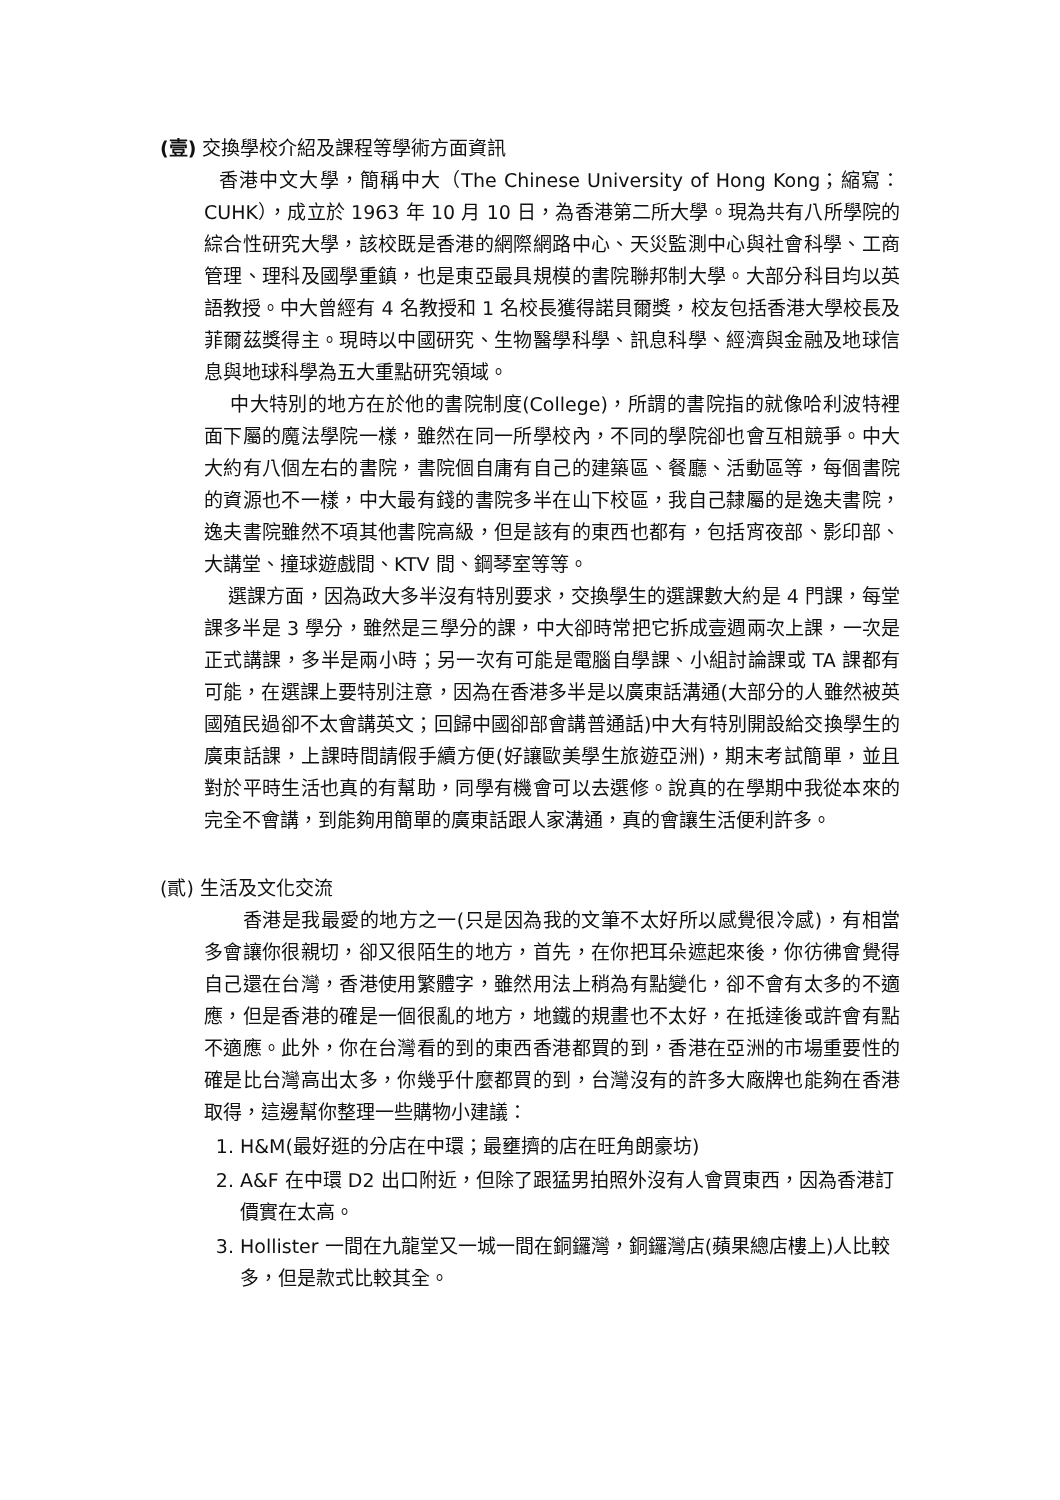(壹) 交換學校介紹及課程等學術方面資訊
香港中文大學，簡稱中大（The Chinese University of Hong Kong；縮寫：CUHK），成立於 1963 年 10 月 10 日，為香港第二所大學。現為共有八所學院的綜合性研究大學，該校既是香港的網際網路中心、天災監測中心與社會科學、工商管理、理科及國學重鎮，也是東亞最具規模的書院聯邦制大學。大部分科目均以英語教授。中大曾經有 4 名教授和 1 名校長獲得諾貝爾獎，校友包括香港大學校長及菲爾茲獎得主。現時以中國研究、生物醫學科學、訊息科學、經濟與金融及地球信息與地球科學為五大重點研究領域。
中大特別的地方在於他的書院制度(College)，所謂的書院指的就像哈利波特裡面下屬的魔法學院一樣，雖然在同一所學校內，不同的學院卻也會互相競爭。中大大約有八個左右的書院，書院個自庸有自己的建築區、餐廳、活動區等，每個書院的資源也不一樣，中大最有錢的書院多半在山下校區，我自己隸屬的是逸夫書院，逸夫書院雖然不項其他書院高級，但是該有的東西也都有，包括宵夜部、影印部、大講堂、撞球遊戲間、KTV 間、鋼琴室等等。
選課方面，因為政大多半沒有特別要求，交換學生的選課數大約是 4 門課，每堂課多半是 3 學分，雖然是三學分的課，中大卻時常把它拆成壹週兩次上課，一次是正式講課，多半是兩小時；另一次有可能是電腦自學課、小組討論課或 TA 課都有可能，在選課上要特別注意，因為在香港多半是以廣東話溝通(大部分的人雖然被英國殖民過卻不太會講英文；回歸中國卻部會講普通話)中大有特別開設給交換學生的廣東話課，上課時間請假手續方便(好讓歐美學生旅遊亞洲)，期末考試簡單，並且對於平時生活也真的有幫助，同學有機會可以去選修。說真的在學期中我從本來的完全不會講，到能夠用簡單的廣東話跟人家溝通，真的會讓生活便利許多。
(貳) 生活及文化交流
香港是我最愛的地方之一(只是因為我的文筆不太好所以感覺很冷感)，有相當多會讓你很親切，卻又很陌生的地方，首先，在你把耳朵遮起來後，你彷彿會覺得自己還在台灣，香港使用繁體字，雖然用法上稍為有點變化，卻不會有太多的不適應，但是香港的確是一個很亂的地方，地鐵的規畫也不太好，在抵達後或許會有點不適應。此外，你在台灣看的到的東西香港都買的到，香港在亞洲的市場重要性的確是比台灣高出太多，你幾乎什麼都買的到，台灣沒有的許多大廠牌也能夠在香港取得，這邊幫你整理一些購物小建議：
1. H&M(最好逛的分店在中環；最壅擠的店在旺角朗豪坊)
2. A&F 在中環 D2 出口附近，但除了跟猛男拍照外沒有人會買東西，因為香港訂價實在太高。
3. Hollister 一間在九龍堂又一城一間在銅鑼灣，銅鑼灣店(蘋果總店樓上)人比較多，但是款式比較其全。